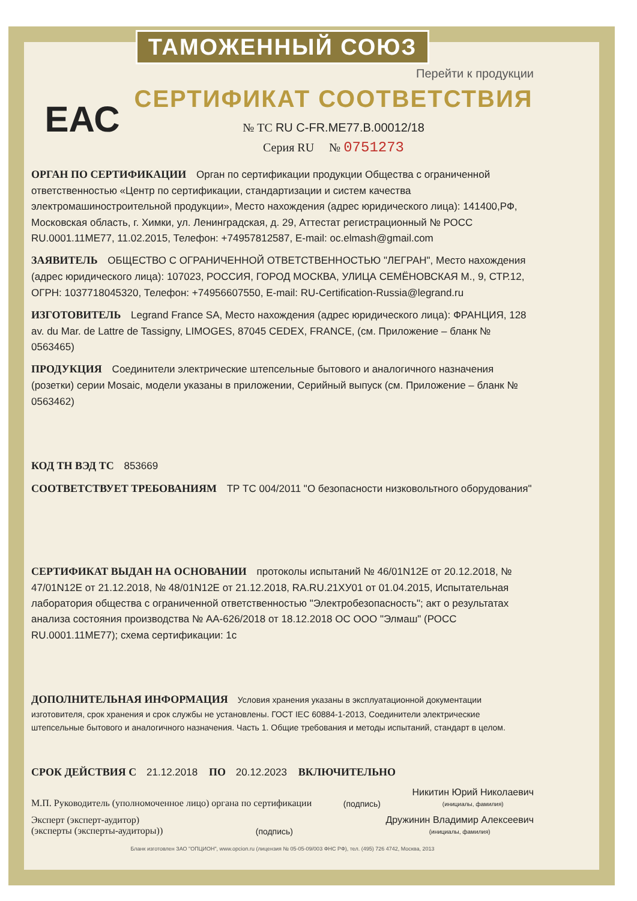ТАМОЖЕННЫЙ СОЮЗ
Перейти к продукции
ЕАС
СЕРТИФИКАТ СООТВЕТСТВИЯ
№ ТС RU C-FR.ME77.B.00012/18
Серия RU № 0751273
ОРГАН ПО СЕРТИФИКАЦИИ Орган по сертификации продукции Общества с ограниченной ответственностью «Центр по сертификации, стандартизации и систем качества электромашиностроительной продукции», Место нахождения (адрес юридического лица): 141400,РФ, Московская область, г. Химки, ул. Ленинградская, д. 29, Аттестат регистрационный № РОСС RU.0001.11МЕ77, 11.02.2015, Телефон: +74957812587, E-mail: oc.elmash@gmail.com
ЗАЯВИТЕЛЬ ОБЩЕСТВО С ОГРАНИЧЕННОЙ ОТВЕТСТВЕННОСТЬЮ "ЛЕГРАН", Место нахождения (адрес юридического лица): 107023, РОССИЯ, ГОРОД МОСКВА, УЛИЦА СЕМЁНОВСКАЯ М., 9, СТР.12, ОГРН: 1037718045320, Телефон: +74956607550, E-mail: RU-Certification-Russia@legrand.ru
ИЗГОТОВИТЕЛЬ Legrand France SA, Место нахождения (адрес юридического лица): ФРАНЦИЯ, 128 av. du Mar. de Lattre de Tassigny, LIMOGES, 87045 CEDEX, FRANCE, (см. Приложение – бланк № 0563465)
ПРОДУКЦИЯ Соединители электрические штепсельные бытового и аналогичного назначения (розетки) серии Mosaic, модели указаны в приложении, Серийный выпуск (см. Приложение – бланк № 0563462)
КОД ТН ВЭД ТС 853669
СООТВЕТСТВУЕТ ТРЕБОВАНИЯМ ТР ТС 004/2011 "О безопасности низковольтного оборудования"
СЕРТИФИКАТ ВЫДАН НА ОСНОВАНИИ протоколы испытаний № 46/01N12E от 20.12.2018, № 47/01N12E от 21.12.2018, № 48/01N12E от 21.12.2018, RA.RU.21ХУ01 от 01.04.2015, Испытательная лаборатория общества с ограниченной ответственностью "Электробезопасность"; акт о результатах анализа состояния производства № АА-626/2018 от 18.12.2018 ОС ООО "Элмаш" (РОСС RU.0001.11МЕ77); схема сертификации: 1с
ДОПОЛНИТЕЛЬНАЯ ИНФОРМАЦИЯ Условия хранения указаны в эксплуатационной документации изготовителя, срок хранения и срок службы не установлены. ГОСТ IEC 60884-1-2013, Соединители электрические штепсельные бытового и аналогичного назначения. Часть 1. Общие требования и методы испытаний, стандарт в целом.
СРОК ДЕЙСТВИЯ С 21.12.2018 ПО 20.12.2023 ВКЛЮЧИТЕЛЬНО
М.П. Руководитель (уполномоченное лицо) органа по сертификации
(подпись)
Никитин Юрий Николаевич
(инициалы, фамилия)
Эксперт (эксперт-аудитор)
(эксперты (эксперты-аудиторы))
(подпись)
Дружинин Владимир Алексеевич
(инициалы, фамилия)
Бланк изготовлен ЗАО "ОПЦИОН", www.opcion.ru (лицензия № 05-05-09/003 ФНС РФ), тел. (495) 726 4742, Москва, 2013